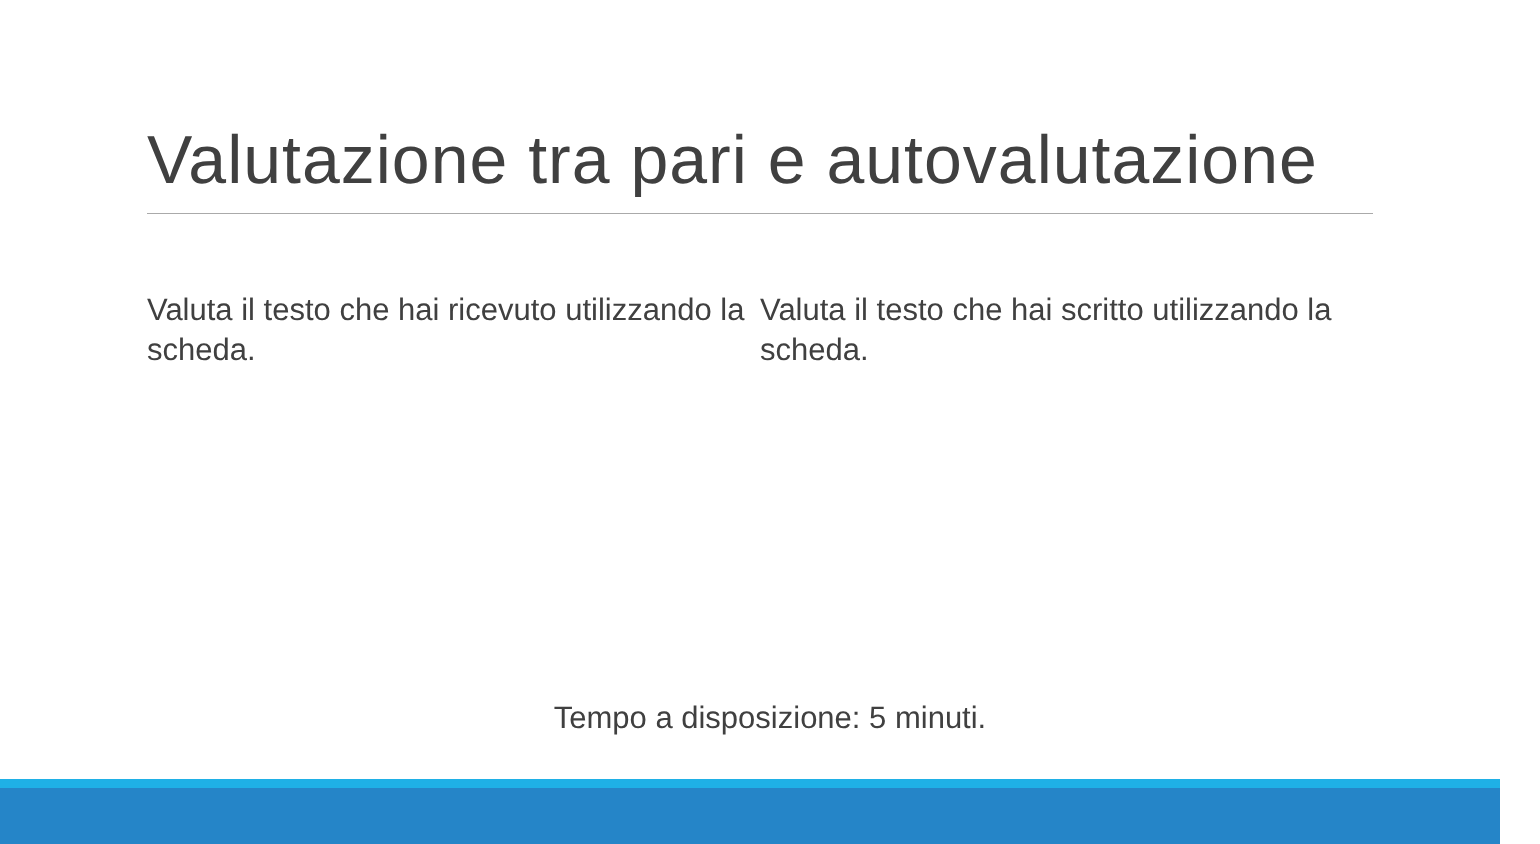Valutazione tra pari e autovalutazione
Valuta il testo che hai ricevuto utilizzando la scheda.
Valuta il testo che hai scritto utilizzando la scheda.
Tempo a disposizione: 5 minuti.